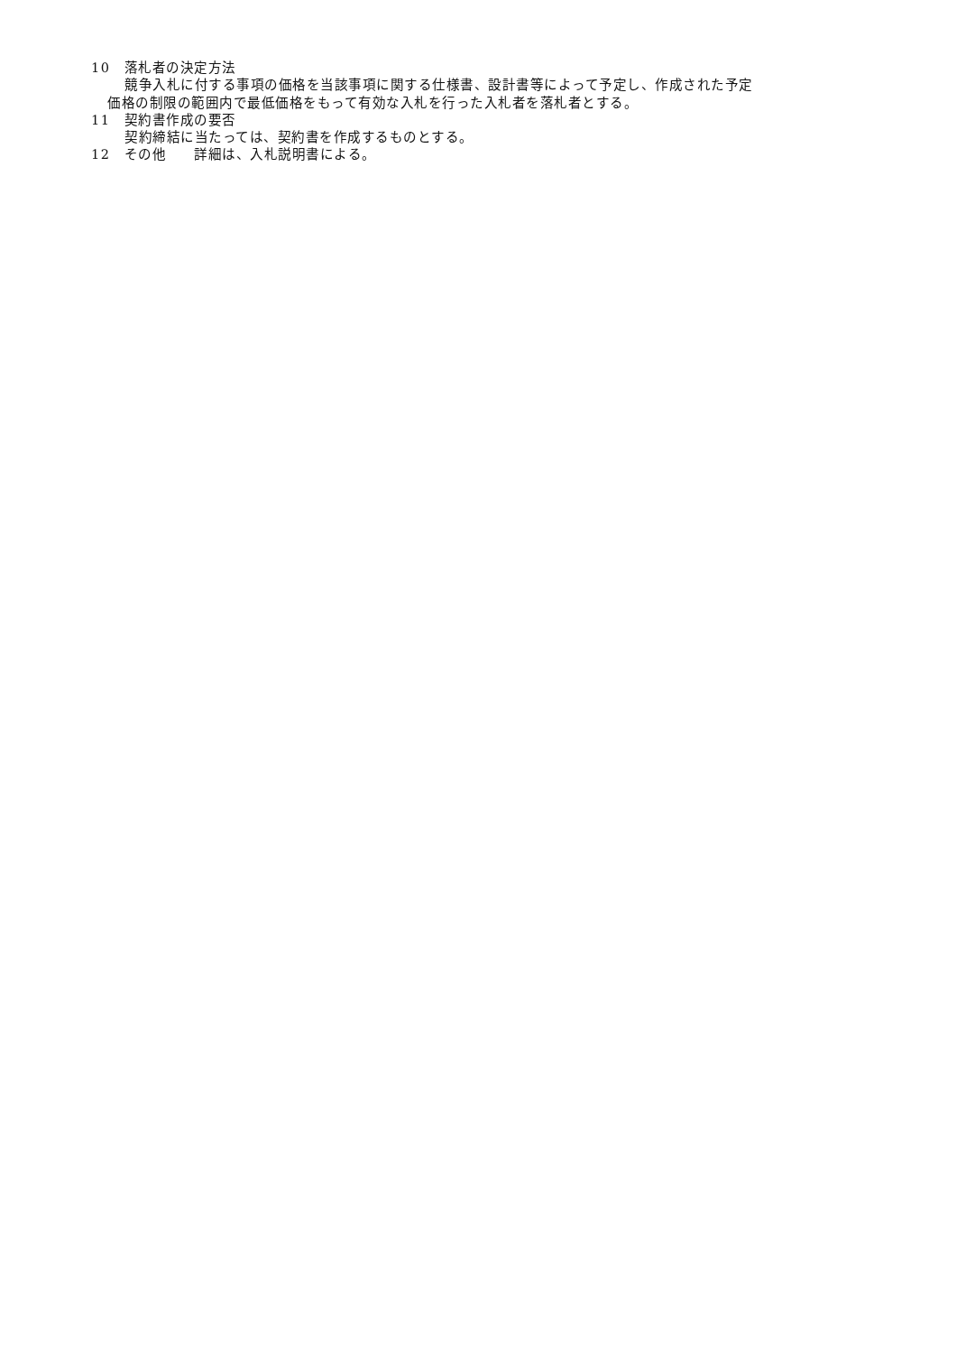10　落札者の決定方法
競争入札に付する事項の価格を当該事項に関する仕様書、設計書等によって予定し、作成された予定
価格の制限の範囲内で最低価格をもって有効な入札を行った入札者を落札者とする。
11　契約書作成の要否
契約締結に当たっては、契約書を作成するものとする。
12　その他　　詳細は、入札説明書による。